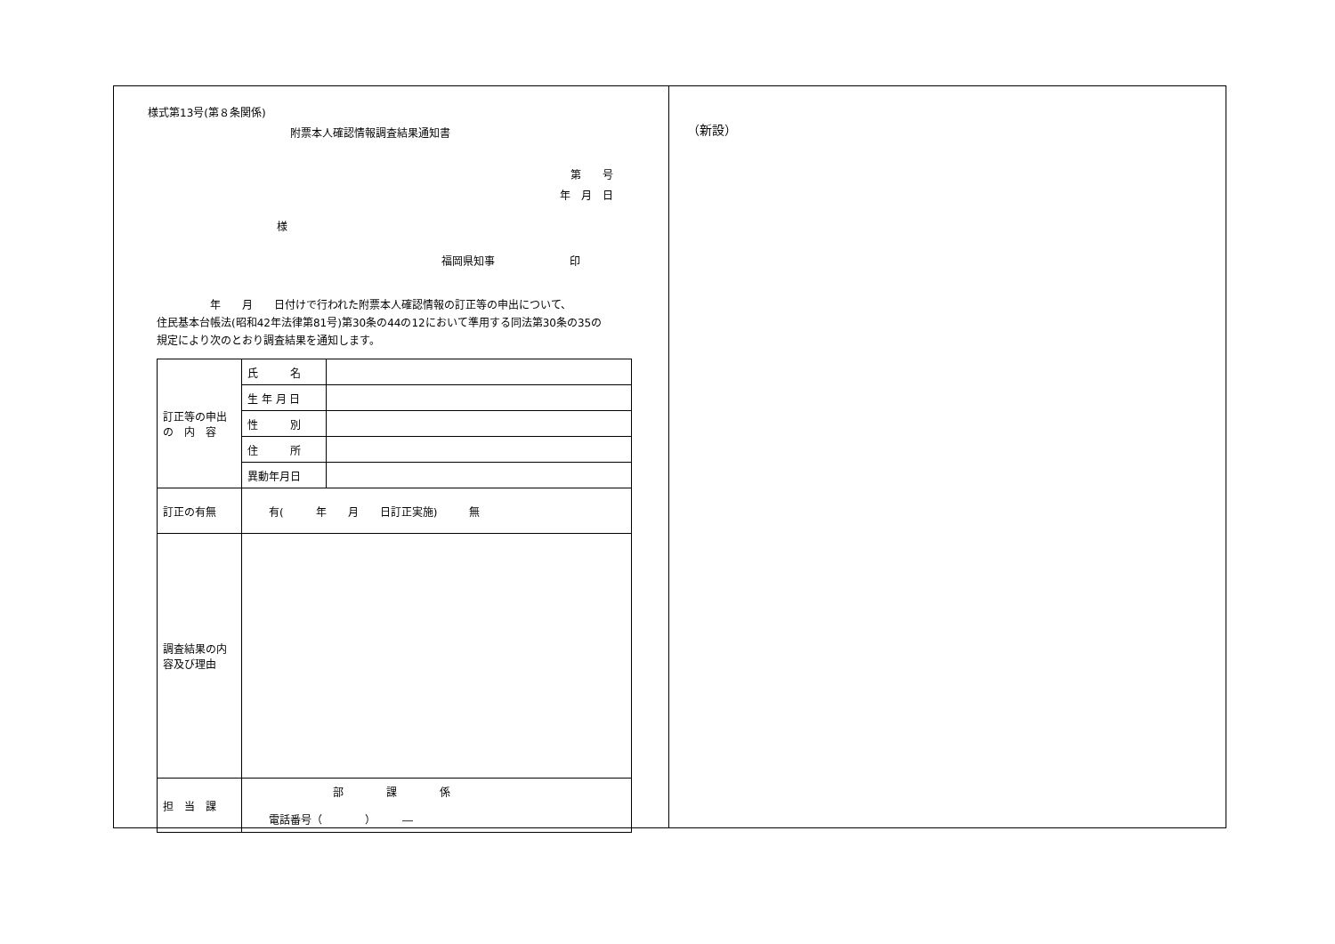様式第13号(第８条関係)
附票本人確認情報調査結果通知書
第　　号
年　月　日
様
福岡県知事　　　　　　　印
　　　　　年　　月　　日付けで行われた附票本人確認情報の訂正等の申出について、
住民基本台帳法(昭和42年法律第81号)第30条の44の12において準用する同法第30条の35の
規定により次のとおり調査結果を通知します。
| 訂正等の申出の 内 容 | 氏 名 | |
| | 生 年 月 日 | |
| | 性 別 | |
| | 住 所 | |
| | 異動年月日 | |
| 訂正の有無 | 有( 年 月 日訂正実施) 無 | |
| 調査結果の内容及び理由 | | |
| 担 当 課 | 部 課 係 電話番号（ ） ― | |
（新設）